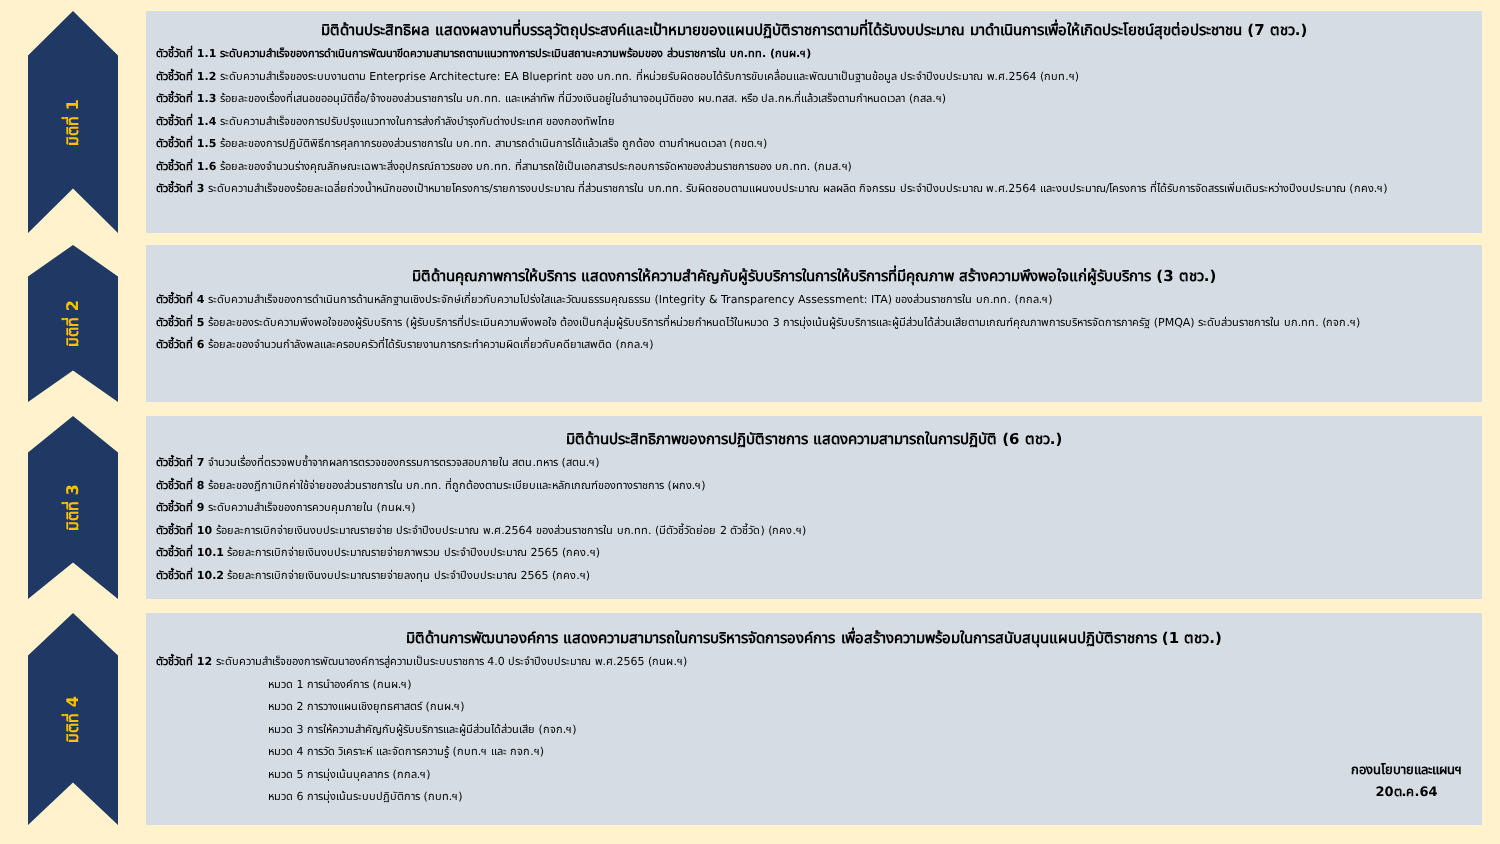มิติที่ 1
มิติด้านประสิทธิผล แสดงผลงานที่บรรลุวัตถุประสงค์และเป้าหมายของแผนปฏิบัติราชการตามที่ได้รับงบประมาณ มาดำเนินการเพื่อให้เกิดประโยชน์สุขต่อประชาชน (7 ตชว.)
ตัวชี้วัดที่ 1.1 ระดับความสำเร็จของการดำเนินการพัฒนาขีดความสามารถตามแนวทางการประเมินสถานะความพร้อมของ ส่วนราชการใน บก.ทท. (กนผ.ฯ)
ตัวชี้วัดที่ 1.2 ระดับความสำเร็จของระบบงานตาม Enterprise Architecture: EA Blueprint ของ บก.ทท. ที่หน่วยรับผิดชอบได้รับการขับเคลื่อนและพัฒนาเป็นฐานข้อมูล ประจำปีงบประมาณ พ.ศ.2564 (กบท.ฯ)
ตัวชี้วัดที่ 1.3 ร้อยละของเรื่องที่เสนอขออนุมัติซื้อ/จ้างของส่วนราชการใน บก.ทท. และเหล่าทัพ ที่มีวงเงินอยู่ในอำนาจอนุมัติของ ผบ.ทสส. หรือ ปล.กห.ที่แล้วเสร็จตามกำหนดเวลา (กสล.ฯ)
ตัวชี้วัดที่ 1.4 ระดับความสำเร็จของการปรับปรุงแนวทางในการส่งกำลังบำรุงกับต่างประเทศ ของกองทัพไทย
ตัวชี้วัดที่ 1.5 ร้อยละของการปฏิบัติพิธีการศุลกากรของส่วนราชการใน บก.ทท. สามารถดำเนินการได้แล้วเสร็จ ถูกต้อง ตามกำหนดเวลา (กขต.ฯ)
ตัวชี้วัดที่ 1.6 ร้อยละของจำนวนร่างคุณลักษณะเฉพาะสิ่งอุปกรณ์ถาวรของ บก.ทท. ที่สามารถใช้เป็นเอกสารประกอบการจัดหาของส่วนราชการของ บก.ทท. (กมส.ฯ)
ตัวชี้วัดที่ 3 ระดับความสำเร็จของร้อยละเฉลี่ยถ่วงน้ำหนักของเป้าหมายโครงการ/รายการงบประมาณ ที่ส่วนราชการใน บก.ทท. รับผิดชอบตามแผนงบประมาณ ผลผลิต กิจกรรม ประจำปีงบประมาณ พ.ศ.2564 และงบประมาณ/โครงการ ที่ได้รับการจัดสรรเพิ่มเติมระหว่างปีงบประมาณ (กคง.ฯ)
มิติที่ 2
มิติด้านคุณภาพการให้บริการ แสดงการให้ความสำคัญกับผู้รับบริการในการให้บริการที่มีคุณภาพ สร้างความพึงพอใจแก่ผู้รับบริการ (3 ตชว.)
ตัวชี้วัดที่ 4 ระดับความสำเร็จของการดำเนินการด้านหลักฐานเชิงประจักษ์เกี่ยวกับความโปร่งใสและวัฒนธรรมคุณธรรม (Integrity & Transparency Assessment: ITA) ของส่วนราชการใน บก.ทท. (กกล.ฯ)
ตัวชี้วัดที่ 5 ร้อยละของระดับความพึงพอใจของผู้รับบริการ (ผู้รับบริการที่ประเมินความพึงพอใจ ต้องเป็นกลุ่มผู้รับบริการที่หน่วยกำหนดไว้ในหมวด 3 การมุ่งเน้นผู้รับบริการและผู้มีส่วนได้ส่วนเสียตามเกณฑ์คุณภาพการบริหารจัดการภาครัฐ (PMQA) ระดับส่วนราชการใน บก.ทท. (กจก.ฯ)
ตัวชี้วัดที่ 6 ร้อยละของจำนวนกำลังพลและครอบครัวที่ได้รับรายงานการกระทำความผิดเกี่ยวกับคดียาเสพติด (กกล.ฯ)
มิติที่ 3
มิติด้านประสิทธิภาพของการปฏิบัติราชการ แสดงความสามารถในการปฏิบัติ (6 ตชว.)
ตัวชี้วัดที่ 7 จำนวนเรื่องที่ตรวจพบซ้ำจากผลการตรวจของกรรมการตรวจสอบภายใน สตน.ทหาร (สตน.ฯ)
ตัวชี้วัดที่ 8 ร้อยละของฎีกาเบิกค่าใช้จ่ายของส่วนราชการใน บก.ทท. ที่ถูกต้องตามระเบียบและหลักเกณฑ์ของทางราชการ (ผกง.ฯ)
ตัวชี้วัดที่ 9 ระดับความสำเร็จของการควบคุมภายใน (กนผ.ฯ)
ตัวชี้วัดที่ 10 ร้อยละการเบิกจ่ายเงินงบประมาณรายจ่าย ประจำปีงบประมาณ พ.ศ.2564 ของส่วนราชการใน บก.ทท. (มีตัวชี้วัดย่อย 2 ตัวชี้วัด) (กคง.ฯ)
ตัวชี้วัดที่ 10.1 ร้อยละการเบิกจ่ายเงินงบประมาณรายจ่ายภาพรวม ประจำปีงบประมาณ 2565 (กคง.ฯ)
ตัวชี้วัดที่ 10.2 ร้อยละการเบิกจ่ายเงินงบประมาณรายจ่ายลงทุน ประจำปีงบประมาณ 2565 (กคง.ฯ)
มิติที่ 4
มิติด้านการพัฒนาองค์การ แสดงความสามารถในการบริหารจัดการองค์การ เพื่อสร้างความพร้อมในการสนับสนุนแผนปฏิบัติราชการ (1 ตชว.)
ตัวชี้วัดที่ 12 ระดับความสำเร็จของการพัฒนาองค์การสู่ความเป็นระบบราชการ 4.0 ประจำปีงบประมาณ พ.ศ.2565 (กนผ.ฯ)
หมวด 1 การนำองค์การ (กนผ.ฯ)
หมวด 2 การวางแผนเชิงยุทธศาสตร์ (กนผ.ฯ)
หมวด 3 การให้ความสำคัญกับผู้รับบริการและผู้มีส่วนได้ส่วนเสีย (กจก.ฯ)
หมวด 4 การวัด วิเคราะห์ และจัดการความรู้ (กบท.ฯ และ กจก.ฯ)
หมวด 5 การมุ่งเน้นบุคลากร (กกล.ฯ)
หมวด 6 การมุ่งเน้นระบบปฏิบัติการ (กบท.ฯ)
กองนโยบายและแผนฯ
20ต.ค.64